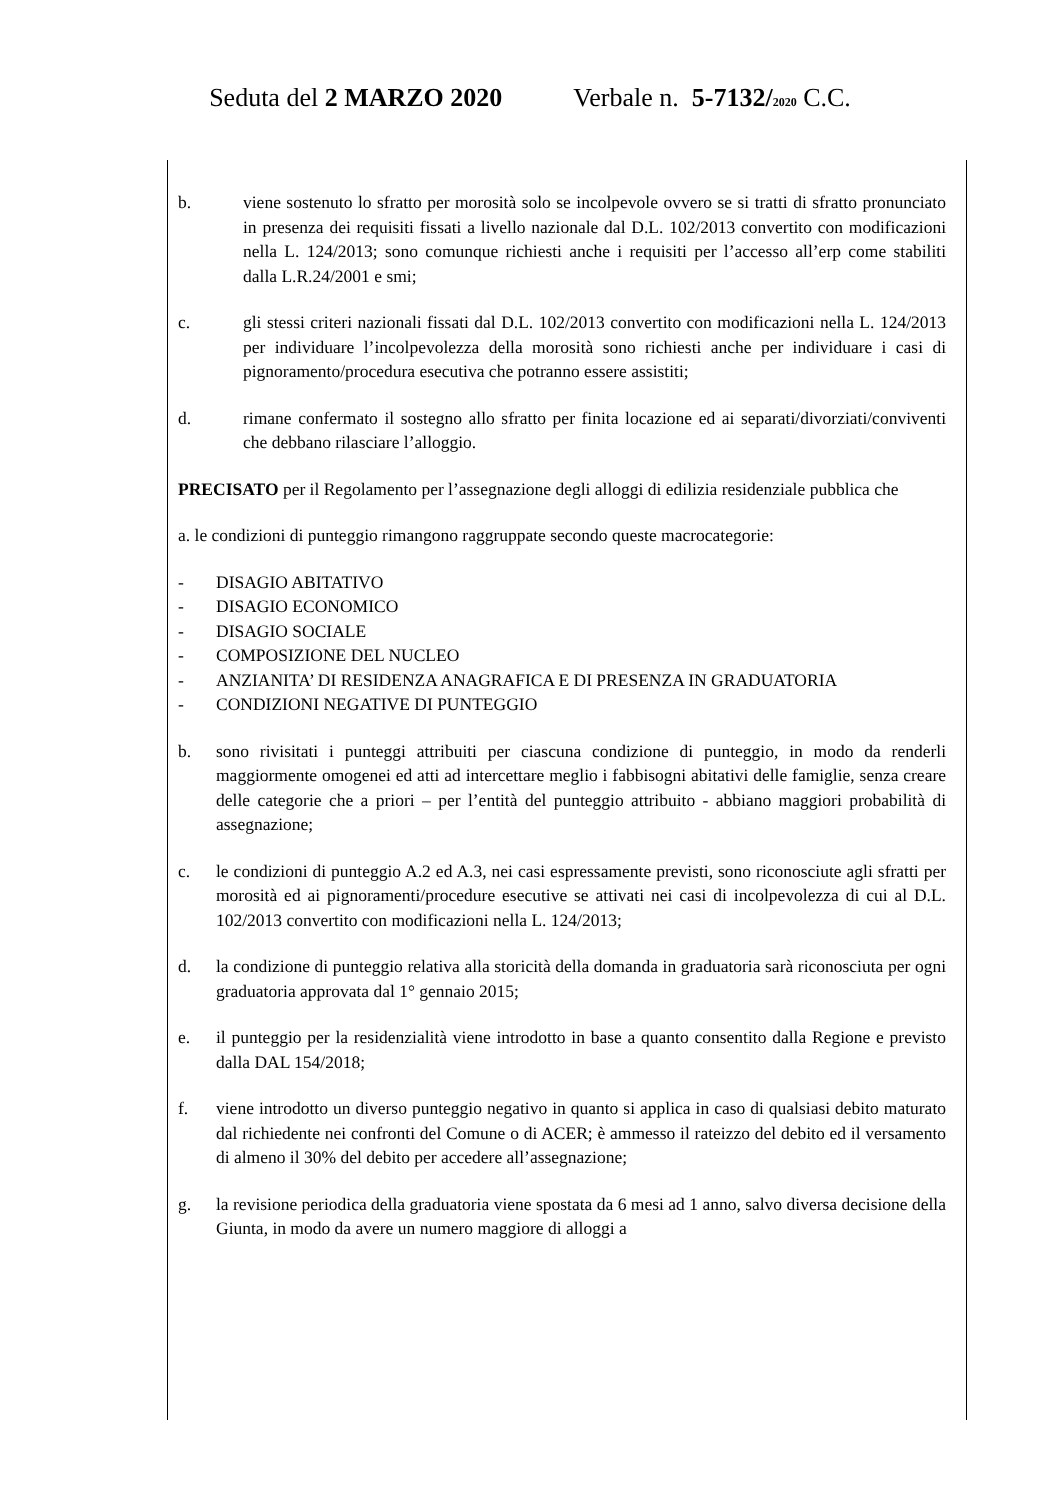Seduta del 2 MARZO 2020 Verbale n. 5-7132/2020 C.C.
b. viene sostenuto lo sfratto per morosità solo se incolpevole ovvero se si tratti di sfratto pronunciato in presenza dei requisiti fissati a livello nazionale dal D.L. 102/2013 convertito con modificazioni nella L. 124/2013; sono comunque richiesti anche i requisiti per l’accesso all’erp come stabiliti dalla L.R.24/2001 e smi;
c. gli stessi criteri nazionali fissati dal D.L. 102/2013 convertito con modificazioni nella L. 124/2013 per individuare l’incolpevolezza della morosità sono richiesti anche per individuare i casi di pignoramento/procedura esecutiva che potranno essere assistiti;
d. rimane confermato il sostegno allo sfratto per finita locazione ed ai separati/divorziati/conviventi che debbano rilasciare l’alloggio.
PRECISATO per il Regolamento per l’assegnazione degli alloggi di edilizia residenziale pubblica che
a. le condizioni di punteggio rimangono raggruppate secondo queste macrocategorie:
- DISAGIO ABITATIVO
- DISAGIO ECONOMICO
- DISAGIO SOCIALE
- COMPOSIZIONE DEL NUCLEO
- ANZIANITA’ DI RESIDENZA ANAGRAFICA E DI PRESENZA IN GRADUATORIA
- CONDIZIONI NEGATIVE DI PUNTEGGIO
b. sono rivisitati i punteggi attribuiti per ciascuna condizione di punteggio, in modo da renderli maggiormente omogenei ed atti ad intercettare meglio i fabbisogni abitativi delle famiglie, senza creare delle categorie che a priori – per l’entità del punteggio attribuito - abbiano maggiori probabilità di assegnazione;
c. le condizioni di punteggio A.2 ed A.3, nei casi espressamente previsti, sono riconosciute agli sfratti per morosità ed ai pignoramenti/procedure esecutive se attivati nei casi di incolpevolezza di cui al D.L. 102/2013 convertito con modificazioni nella L. 124/2013;
d. la condizione di punteggio relativa alla storicità della domanda in graduatoria sarà riconosciuta per ogni graduatoria approvata dal 1° gennaio 2015;
e. il punteggio per la residenzialità viene introdotto in base a quanto consentito dalla Regione e previsto dalla DAL 154/2018;
f. viene introdotto un diverso punteggio negativo in quanto si applica in caso di qualsiasi debito maturato dal richiedente nei confronti del Comune o di ACER; è ammesso il rateizzo del debito ed il versamento di almeno il 30% del debito per accedere all’assegnazione;
g. la revisione periodica della graduatoria viene spostata da 6 mesi ad 1 anno, salvo diversa decisione della Giunta, in modo da avere un numero maggiore di alloggi a